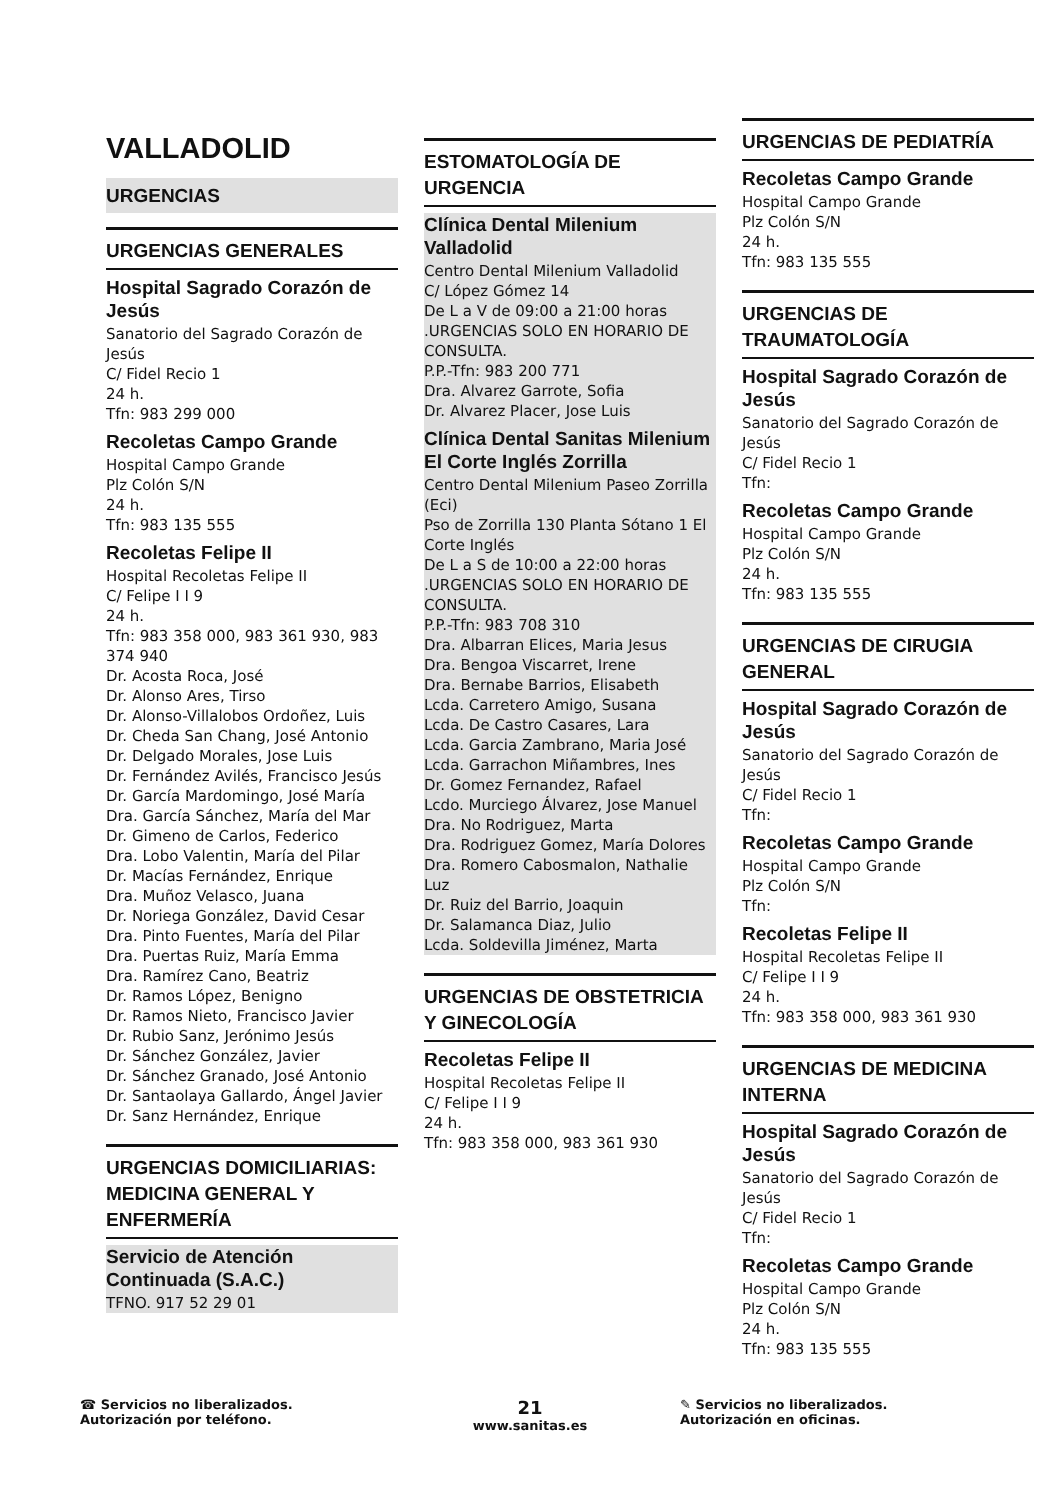VALLADOLID
URGENCIAS
URGENCIAS GENERALES
Hospital Sagrado Corazón de Jesús
Sanatorio del Sagrado Corazón de Jesús
C/ Fidel Recio 1
24 h.
Tfn: 983 299 000
Recoletas Campo Grande
Hospital Campo Grande
Plz Colón S/N
24 h.
Tfn: 983 135 555
Recoletas Felipe II
Hospital Recoletas Felipe II
C/ Felipe I I 9
24 h.
Tfn: 983 358 000, 983 361 930, 983 374 940
Dr. Acosta Roca, José
Dr. Alonso Ares, Tirso
Dr. Alonso-Villalobos Ordoñez, Luis
Dr. Cheda San Chang, José Antonio
Dr. Delgado Morales, Jose Luis
Dr. Fernández Avilés, Francisco Jesús
Dr. García Mardomingo, José María
Dra. García Sánchez, María del Mar
Dr. Gimeno de Carlos, Federico
Dra. Lobo Valentin, María del Pilar
Dr. Macías Fernández, Enrique
Dra. Muñoz Velasco, Juana
Dr. Noriega González, David Cesar
Dra. Pinto Fuentes, María del Pilar
Dra. Puertas Ruiz, María Emma
Dra. Ramírez Cano, Beatriz
Dr. Ramos López, Benigno
Dr. Ramos Nieto, Francisco Javier
Dr. Rubio Sanz, Jerónimo Jesús
Dr. Sánchez González, Javier
Dr. Sánchez Granado, José Antonio
Dr. Santaolaya Gallardo, Ángel Javier
Dr. Sanz Hernández, Enrique
URGENCIAS DOMICILIARIAS: MEDICINA GENERAL Y ENFERMERÍA
Servicio de Atención Continuada (S.A.C.)
TFNO. 917 52 29 01
ESTOMATOLOGÍA DE URGENCIA
Clínica Dental Milenium Valladolid
Centro Dental Milenium Valladolid
C/ López Gómez 14
De L a V de 09:00 a 21:00 horas .URGENCIAS SOLO EN HORARIO DE CONSULTA.
P.P.-Tfn: 983 200 771
Dra. Alvarez Garrote, Sofia
Dr. Alvarez Placer, Jose Luis
Clínica Dental Sanitas Milenium El Corte Inglés Zorrilla
Centro Dental Milenium Paseo Zorrilla (Eci)
Pso de Zorrilla 130 Planta Sótano 1 El Corte Inglés
De L a S de 10:00 a 22:00 horas .URGENCIAS SOLO EN HORARIO DE CONSULTA.
P.P.-Tfn: 983 708 310
Dra. Albarran Elices, Maria Jesus
Dra. Bengoa Viscarret, Irene
Dra. Bernabe Barrios, Elisabeth
Lcda. Carretero Amigo, Susana
Lcda. De Castro Casares, Lara
Lcda. Garcia Zambrano, Maria José
Lcda. Garrachon Miñambres, Ines
Dr. Gomez Fernandez, Rafael
Lcdo. Murciego Álvarez, Jose Manuel
Dra. No Rodriguez, Marta
Dra. Rodriguez Gomez, María Dolores
Dra. Romero Cabosmalon, Nathalie Luz
Dr. Ruiz del Barrio, Joaquin
Dr. Salamanca Diaz, Julio
Lcda. Soldevilla Jiménez, Marta
URGENCIAS DE OBSTETRICIA Y GINECOLOGÍA
Recoletas Felipe II
Hospital Recoletas Felipe II
C/ Felipe I I 9
24 h.
Tfn: 983 358 000, 983 361 930
URGENCIAS DE PEDIATRÍA
Recoletas Campo Grande
Hospital Campo Grande
Plz Colón S/N
24 h.
Tfn: 983 135 555
URGENCIAS DE TRAUMATOLOGÍA
Hospital Sagrado Corazón de Jesús
Sanatorio del Sagrado Corazón de Jesús
C/ Fidel Recio 1
Tfn:
Recoletas Campo Grande
Hospital Campo Grande
Plz Colón S/N
24 h.
Tfn: 983 135 555
URGENCIAS DE CIRUGIA GENERAL
Hospital Sagrado Corazón de Jesús
Sanatorio del Sagrado Corazón de Jesús
C/ Fidel Recio 1
Tfn:
Recoletas Campo Grande
Hospital Campo Grande
Plz Colón S/N
Tfn:
Recoletas Felipe II
Hospital Recoletas Felipe II
C/ Felipe I I 9
24 h.
Tfn: 983 358 000, 983 361 930
URGENCIAS DE MEDICINA INTERNA
Hospital Sagrado Corazón de Jesús
Sanatorio del Sagrado Corazón de Jesús
C/ Fidel Recio 1
Tfn:
Recoletas Campo Grande
Hospital Campo Grande
Plz Colón S/N
24 h.
Tfn: 983 135 555
☎ Servicios no liberalizados. Autorización por teléfono.
21
www.sanitas.es
✎ Servicios no liberalizados. Autorización en oficinas.